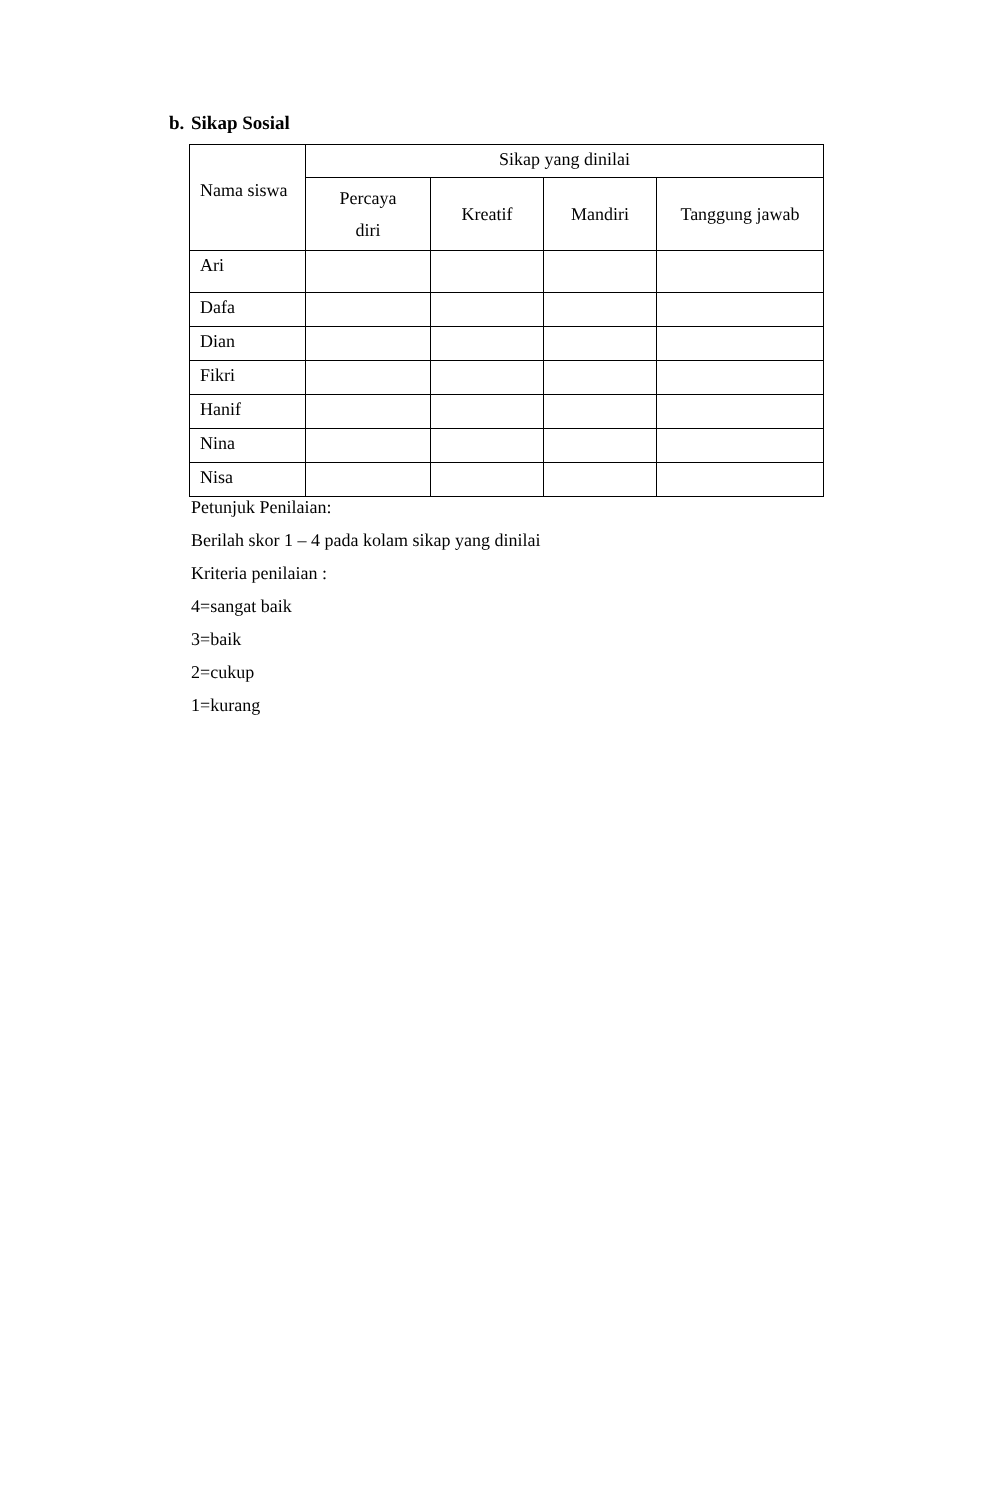b. Sikap Sosial
| Nama siswa | Sikap yang dinilai | | | |
| --- | --- | --- | --- | --- |
| | Percaya diri | Kreatif | Mandiri | Tanggung jawab |
| Ari | | | | |
| Dafa | | | | |
| Dian | | | | |
| Fikri | | | | |
| Hanif | | | | |
| Nina | | | | |
| Nisa | | | | |
Petunjuk Penilaian:
Berilah skor 1 – 4 pada kolam sikap yang dinilai
Kriteria penilaian :
4=sangat baik
3=baik
2=cukup
1=kurang